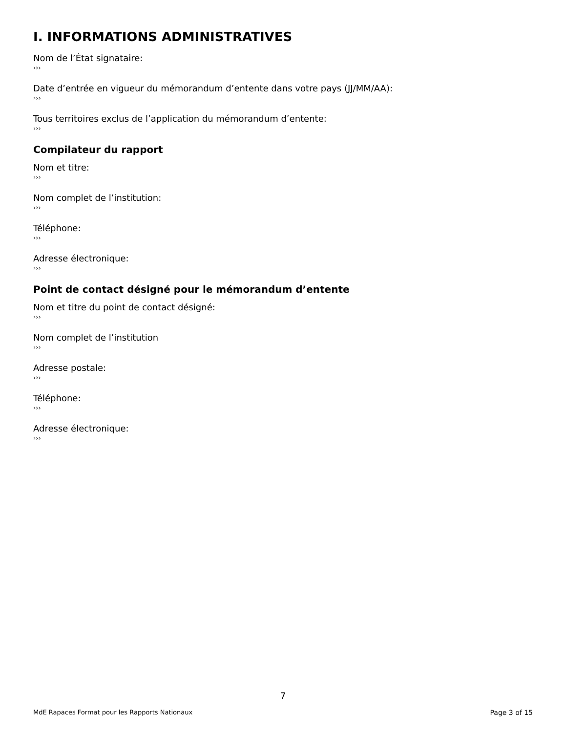I. INFORMATIONS ADMINISTRATIVES
Nom de l’État signataire:
›››
Date d’entrée en vigueur du mémorandum d’entente dans votre pays (JJ/MM/AA):
›››
Tous territoires exclus de l’application du mémorandum d’entente:
›››
Compilateur du rapport
Nom et titre:
›››
Nom complet de l’institution:
›››
Téléphone:
›››
Adresse électronique:
›››
Point de contact désigné pour le mémorandum d’entente
Nom et titre du point de contact désigné:
›››
Nom complet de l’institution
›››
Adresse postale:
›››
Téléphone:
›››
Adresse électronique:
›››
7
MdE Rapaces Format pour les Rapports Nationaux Page 3 of 15